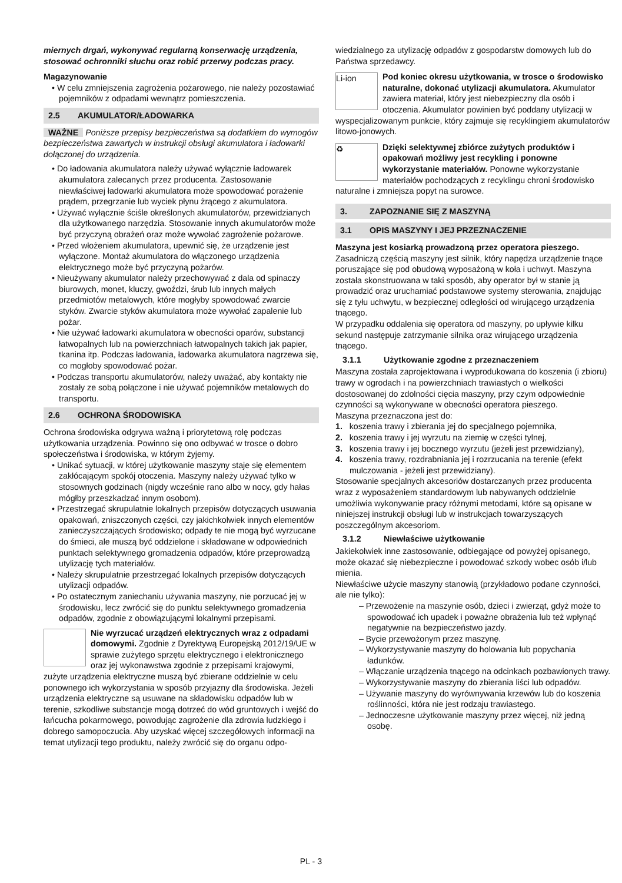miernych drgań, wykonywać regularną konserwację urządzenia, stosować ochronniki słuchu oraz robić przerwy podczas pracy.
Magazynowanie
• W celu zmniejszenia zagrożenia pożarowego, nie należy pozostawiać pojemników z odpadami wewnątrz pomieszczenia.
2.5 AKUMULATOR/ŁADOWARKA
WAŻNE Poniższe przepisy bezpieczeństwa są dodatkiem do wymogów bezpieczeństwa zawartych w instrukcji obsługi akumulatora i ładowarki dołączonej do urządzenia.
• Do ładowania akumulatora należy używać wyłącznie ładowarek akumulatora zalecanych przez producenta. Zastosowanie niewłaściwej ładowarki akumulatora może spowodować porażenie prądem, przegrzanie lub wyciek płynu żrącego z akumulatora.
• Używać wyłącznie ściśle określonych akumulatorów, przewidzianych dla użytkowanego narzędzia. Stosowanie innych akumulatorów może być przyczyną obrażeń oraz może wywołać zagrożenie pożarowe.
• Przed włożeniem akumulatora, upewnić się, że urządzenie jest wyłączone. Montaż akumulatora do włączonego urządzenia elektrycznego może być przyczyną pożarów.
• Nieużywany akumulator należy przechowywać z dala od spinaczy biurowych, monet, kluczy, gwoździ, śrub lub innych małych przedmiotów metalowych, które mogłyby spowodować zwarcie styków. Zwarcie styków akumulatora może wywołać zapalenie lub pożar.
• Nie używać ładowarki akumulatora w obecności oparów, substancji łatwopalnych lub na powierzchniach łatwopalnych takich jak papier, tkanina itp. Podczas ładowania, ładowarka akumulatora nagrzewa się, co mogłoby spowodować pożar.
• Podczas transportu akumulatorów, należy uważać, aby kontakty nie zostały ze sobą połączone i nie używać pojemników metalowych do transportu.
2.6 OCHRONA ŚRODOWISKA
Ochrona środowiska odgrywa ważną i priorytetową rolę podczas użytkowania urządzenia. Powinno się ono odbywać w trosce o dobro społeczeństwa i środowiska, w którym żyjemy.
• Unikać sytuacji, w której użytkowanie maszyny staje się elementem zakłócającym spokój otoczenia. Maszyny należy używać tylko w stosownych godzinach (nigdy wcześnie rano albo w nocy, gdy hałas mógłby przeszkadzać innym osobom).
• Przestrzegać skrupulatnie lokalnych przepisów dotyczących usuwania opakowań, zniszczonych części, czy jakichkolwiek innych elementów zanieczyszczających środowisko; odpady te nie mogą być wyrzucane do śmieci, ale muszą być oddzielone i składowane w odpowiednich punktach selektywnego gromadzenia odpadów, które przeprowadzą utylizację tych materiałów.
• Należy skrupulatnie przestrzegać lokalnych przepisów dotyczących utylizacji odpadów.
• Po ostatecznym zaniechaniu używania maszyny, nie porzucać jej w środowisku, lecz zwrócić się do punktu selektywnego gromadzenia odpadów, zgodnie z obowiązującymi lokalnymi przepisami.
Nie wyrzucać urządzeń elektrycznych wraz z odpadami domowymi. Zgodnie z Dyrektywą Europejską 2012/19/UE w sprawie zużytego sprzętu elektrycznego i elektronicznego oraz jej wykonawstwa zgodnie z przepisami krajowymi, zużyte urządzenia elektryczne muszą być zbierane oddzielnie w celu ponownego ich wykorzystania w sposób przyjazny dla środowiska. Jeżeli urządzenia elektryczne są usuwane na składowisku odpadów lub w terenie, szkodliwe substancje mogą dotrzeć do wód gruntowych i wejść do łańcucha pokarmowego, powodując zagrożenie dla zdrowia ludzkiego i dobrego samopoczucia. Aby uzyskać więcej szczegółowych informacji na temat utylizacji tego produktu, należy zwrócić się do organu odpo-
wiedzialnego za utylizację odpadów z gospodarstw domowych lub do Państwa sprzedawcy.
Li-ion Pod koniec okresu użytkowania, w trosce o środowisko naturalne, dokonać utylizacji akumulatora. Akumulator zawiera materiał, który jest niebezpieczny dla osób i otoczenia. Akumulator powinien być poddany utylizacji w wyspecjalizowanym punkcie, który zajmuje się recyklingiem akumulatorów litowo-jonowych.
♻ Dzięki selektywnej zbiórce zużytych produktów i opakowań możliwy jest recykling i ponowne wykorzystanie materiałów. Ponowne wykorzystanie materiałów pochodzących z recyklingu chroni środowisko naturalne i zmniejsza popyt na surowce.
3. ZAPOZNANIE SIĘ Z MASZYNĄ
3.1 OPIS MASZYNY I JEJ PRZEZNACZENIE
Maszyna jest kosiarką prowadzoną przez operatora pieszego. Zasadniczą częścią maszyny jest silnik, który napędza urządzenie tnące poruszające się pod obudową wyposażoną w koła i uchwyt. Maszyna została skonstruowana w taki sposób, aby operator był w stanie ją prowadzić oraz uruchamiać podstawowe systemy sterowania, znajdując się z tyłu uchwytu, w bezpiecznej odległości od wirującego urządzenia tnącego.
W przypadku oddalenia się operatora od maszyny, po upływie kilku sekund następuje zatrzymanie silnika oraz wirującego urządzenia tnącego.
3.1.1 Użytkowanie zgodne z przeznaczeniem
Maszyna została zaprojektowana i wyprodukowana do koszenia (i zbioru) trawy w ogrodach i na powierzchniach trawiastych o wielkości dostosowanej do zdolności cięcia maszyny, przy czym odpowiednie czynności są wykonywane w obecności operatora pieszego.
Maszyna przeznaczona jest do:
1. koszenia trawy i zbierania jej do specjalnego pojemnika,
2. koszenia trawy i jej wyrzutu na ziemię w części tylnej,
3. koszenia trawy i jej bocznego wyrzutu (jeżeli jest przewidziany),
4. koszenia trawy, rozdrabniania jej i rozrzucania na terenie (efekt mulczowania - jeżeli jest przewidziany).
Stosowanie specjalnych akcesoriów dostarczanych przez producenta wraz z wyposażeniem standardowym lub nabywanych oddzielnie umożliwia wykonywanie pracy różnymi metodami, które są opisane w niniejszej instrukcji obsługi lub w instrukcjach towarzyszących poszczególnym akcesoriom.
3.1.2 Niewłaściwe użytkowanie
Jakiekolwiek inne zastosowanie, odbiegające od powyżej opisanego, może okazać się niebezpieczne i powodować szkody wobec osób i/lub mienia.
Niewłaściwe użycie maszyny stanowią (przykładowo podane czynności, ale nie tylko):
– Przewożenie na maszynie osób, dzieci i zwierząt, gdyż może to spowodować ich upadek i poważne obrażenia lub też wpłynąć negatywnie na bezpieczeństwo jazdy.
– Bycie przewożonym przez maszynę.
– Wykorzystywanie maszyny do holowania lub popychania ładunków.
– Włączanie urządzenia tnącego na odcinkach pozbawionych trawy.
– Wykorzystywanie maszyny do zbierania liści lub odpadów.
– Używanie maszyny do wyrównywania krzewów lub do koszenia roślinności, która nie jest rodzaju trawiastego.
– Jednoczesne użytkowanie maszyny przez więcej, niż jedną osobę.
PL - 3